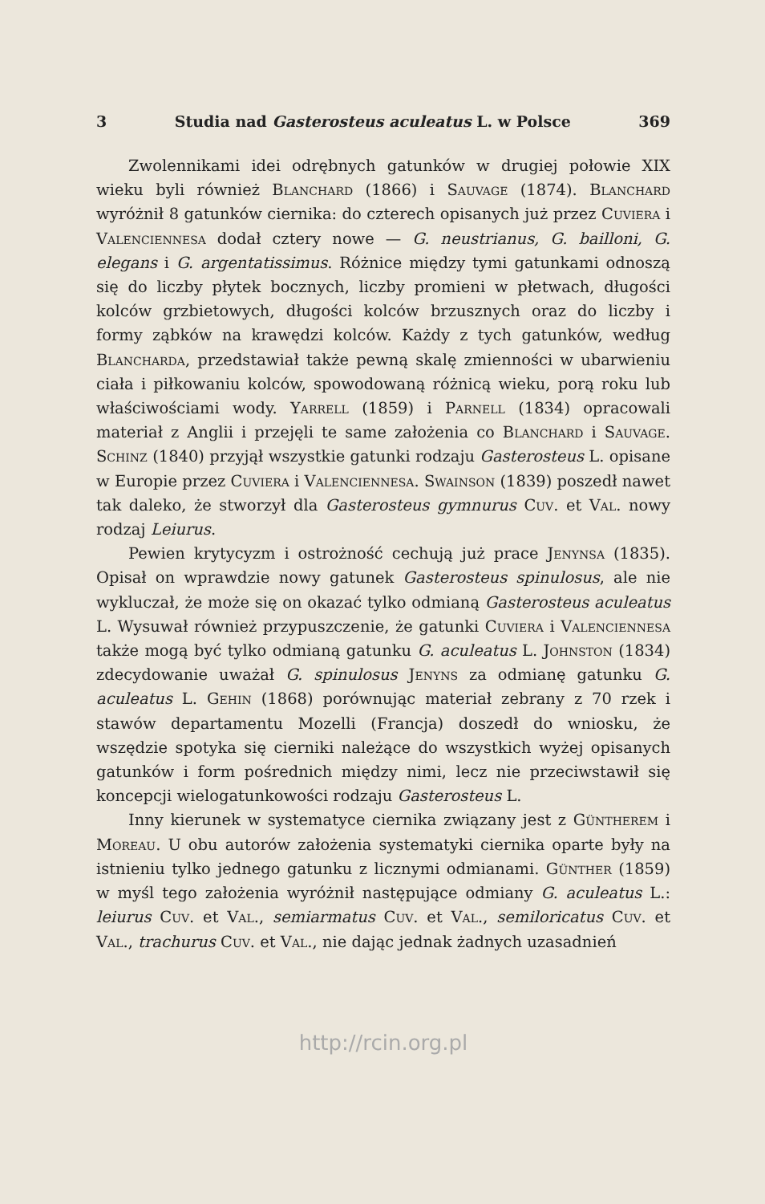3 Studia nad Gasterosteus aculeatus L. w Polsce 369
Zwolennikami idei odrębnych gatunków w drugiej połowie XIX wieku byli również Blanchard (1866) i Sauvage (1874). Blanchard wyróżnił 8 gatunków ciernika: do czterech opisanych już przez Cuviera i Valenciennesa dodał cztery nowe — G. neustrianus, G. bailloni, G. elegans i G. argentatissimus. Różnice między tymi gatunkami odnoszą się do liczby płytek bocznych, liczby promieni w płetwach, długości kolców grzbietowych, długości kolców brzusznych oraz do liczby i formy ząbków na krawędzi kolców. Każdy z tych gatunków, według Blancharda, przedstawiał także pewną skalę zmienności w ubarwieniu ciała i piłkowaniu kolców, spowodowaną różnicą wieku, porą roku lub właściwościami wody. Yarrell (1859) i Parnell (1834) opracowali materiał z Anglii i przejęli te same założenia co Blanchard i Sauvage. Schinz (1840) przyjął wszystkie gatunki rodzaju Gasterosteus L. opisane w Europie przez Cuviera i Valenciennesa. Swainson (1839) poszedł nawet tak daleko, że stworzył dla Gasterosteus gymnurus Cuv. et Val. nowy rodzaj Leiurus.
Pewien krytycyzm i ostrożność cechują już prace Jenynsa (1835). Opisał on wprawdzie nowy gatunek Gasterosteus spinulosus, ale nie wykluczał, że może się on okazać tylko odmianą Gasterosteus aculeatus L. Wysuwał również przypuszczenie, że gatunki Cuviera i Valenciennesa także mogą być tylko odmianą gatunku G. aculeatus L. Johnston (1834) zdecydowanie uważał G. spinulosus Jenyns za odmianę gatunku G. aculeatus L. Gehin (1868) porównując materiał zebrany z 70 rzek i stawów departamentu Mozelli (Francja) doszedł do wniosku, że wszędzie spotyka się cierniki należące do wszystkich wyżej opisanych gatunków i form pośrednich między nimi, lecz nie przeciwstawił się koncepcji wielogatunkowości rodzaju Gasterosteus L.
Inny kierunek w systematyce ciernika związany jest z Güntherem i Moreau. U obu autorów założenia systematyki ciernika oparte były na istnieniu tylko jednego gatunku z licznymi odmianami. Günther (1859) w myśl tego założenia wyróżnił następujące odmiany G. aculeatus L.: leiurus Cuv. et Val., semiarmatus Cuv. et Val., semiloricatus Cuv. et Val., trachurus Cuv. et Val., nie dając jednak żadnych uzasadnień
http://rcin.org.pl